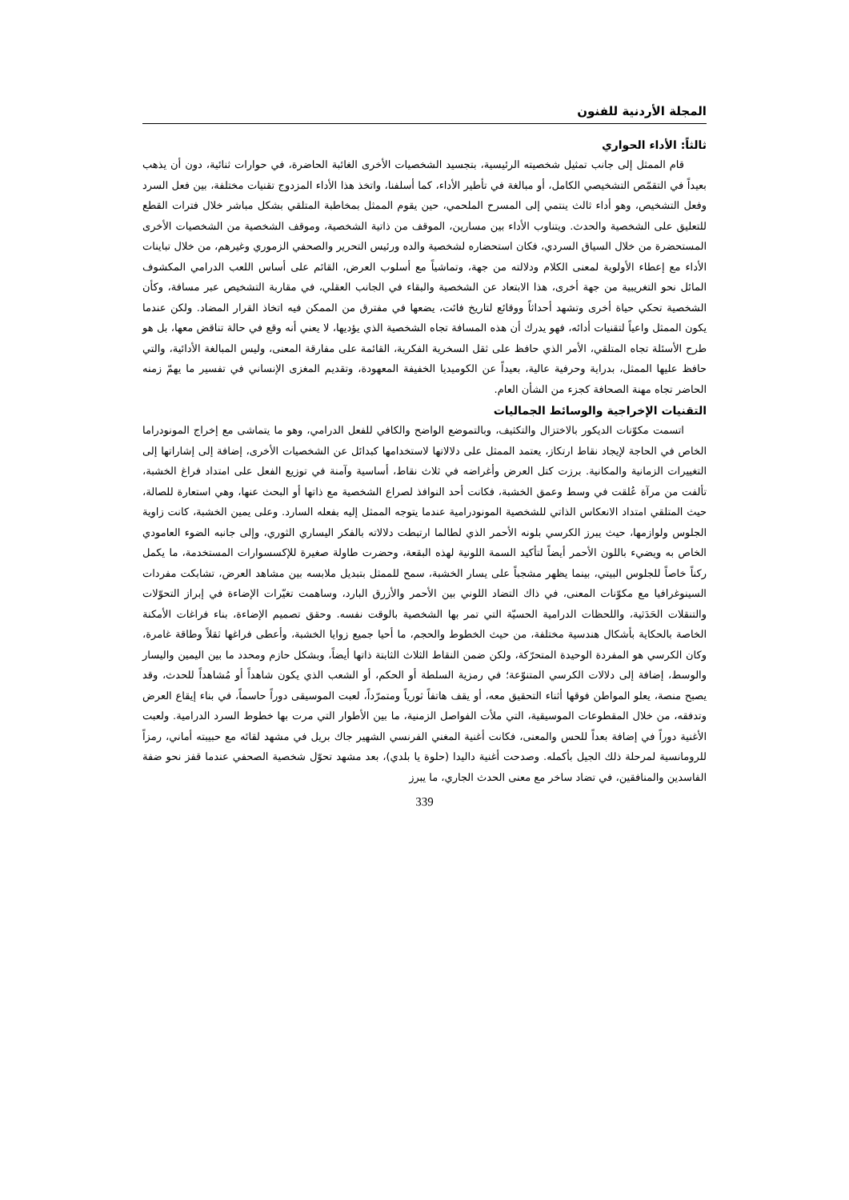المجلة الأردنية للفنون
ثالثاً: الأداء الحواري
قام الممثل إلى جانب تمثيل شخصيته الرئيسية، بتجسيد الشخصيات الأخرى الغائبة الحاضرة، في حوارات ثنائية، دون أن يذهب بعيداً في التقمّص التشخيصي الكامل، أو مبالغة في تأطير الأداء، كما أسلفنا، واتخذ هذا الأداء المزدوج تقنيات مختلفة، بين فعل السرد وفعل التشخيص، وهو أداء ثالث ينتمي إلى المسرح الملحمي، حين يقوم الممثل بمخاطبة المتلقي بشكل مباشر خلال فترات القطع للتعليق على الشخصية والحدث. ويتناوب الأداء بين مسارين، الموقف من ذاتية الشخصية، وموقف الشخصية من الشخصيات الأخرى المستحضرة من خلال السياق السردي، فكان استحضاره لشخصية والده ورئيس التحرير والصحفي الزموري وغيرهم، من خلال تباينات الأداء مع إعطاء الأولوية لمعنى الكلام ودلالته من جهة، وتماشياً مع أسلوب العرض، القائم على أساس اللعب الدرامي المكشوف المائل نحو التغريبية من جهة أخرى، هذا الابتعاد عن الشخصية والبقاء في الجانب العقلي، في مقاربة التشخيص عبر مسافة، وكأن الشخصية تحكي حياة أخرى وتشهد أحداثاً ووقائع لتاريخ فائت، يضعها في مفترق من الممكن فيه اتخاذ القرار المضاد. ولكن عندما يكون الممثل واعياً لتقنيات أدائه، فهو يدرك أن هذه المسافة تجاه الشخصية الذي يؤديها، لا يعني أنه وقع في حالة تناقض معها، بل هو طرح الأسئلة تجاه المتلقي، الأمر الذي حافظ على ثقل السخرية الفكرية، القائمة على مفارقة المعنى، وليس المبالغة الأدائية، والتي حافظ عليها الممثل، بدراية وحرفية عالية، بعيداً عن الكوميديا الخفيفة المعهودة، وتقديم المغزى الإنساني في تفسير ما يهمّ زمنه الحاضر تجاه مهنة الصحافة كجزء من الشأن العام.
التقنيات الإخراجية والوسائط الجماليات
اتسمت مكوّنات الديكور بالاختزال والتكثيف، وبالتموضع الواضح والكافي للفعل الدرامي، وهو ما يتماشى مع إخراج المونودراما الخاص في الحاجة لإيجاد نقاط ارتكاز، يعتمد الممثل على دلالاتها لاستخدامها كبدائل عن الشخصيات الأخرى، إضافة إلى إشاراتها إلى التغييرات الزمانية والمكانية. برزت كتل العرض وأغراضه في ثلاث نقاط، أساسية وآمنة في توزيع الفعل على امتداد فراغ الخشبة، تألفت من مرآة عُلقت في وسط وعمق الخشبة، فكانت أحد النوافذ لصراع الشخصية مع ذاتها أو البحث عنها، وهي استعارة للصالة، حيث المتلقي امتداد الانعكاس الذاتي للشخصية المونودرامية عندما يتوجه الممثل إليه بفعله السارد. وعلى يمين الخشبة، كانت زاوية الجلوس ولوازمها، حيث يبرز الكرسي بلونه الأحمر الذي لطالما ارتبطت دلالاته بالفكر اليساري الثوري، وإلى جانبه الضوء العامودي الخاص به ويضيء باللون الأحمر أيضاً لتأكيد السمة اللونية لهذه البقعة، وحضرت طاولة صغيرة للإكسسوارات المستخدمة، ما يكمل ركناً خاصاً للجلوس البيتي، بينما يظهر مشجباً على يسار الخشبة، سمح للممثل بتبديل ملابسه بين مشاهد العرض، تشابكت مفردات السينوغرافيا مع مكوّنات المعنى، في ذاك التضاد اللوني بين الأحمر والأزرق البارد، وساهمت تغيّرات الإضاءة في إبراز التحوّلات والتنقلات الحَدَثية، واللحظات الدرامية الحسيّة التي تمر بها الشخصية بالوقت نفسه. وحقق تصميم الإضاءة، بناء فراغات الأمكنة الخاصة بالحكاية بأشكال هندسية مختلفة، من حيث الخطوط والحجم، ما أحيا جميع زوايا الخشبة، وأعطى فراغها ثقلاً وطاقة غامرة، وكان الكرسي هو المفردة الوحيدة المتحرّكة، ولكن ضمن النقاط الثلاث الثابتة ذاتها أيضاً، وبشكل حازم ومحدد ما بين اليمين واليسار والوسط، إضافة إلى دلالات الكرسي المتنوّعة؛ في رمزية السلطة أو الحكم، أو الشعب الذي يكون شاهداً أو مُشاهداً للحدث، وقد يصبح منصة، يعلو المواطن فوقها أثناء التحقيق معه، أو يقف هاتفاً ثورياً ومتمرّداً، لعبت الموسيقى دوراً حاسماً، في بناء إيقاع العرض وتدفقه، من خلال المقطوعات الموسيقية، التي ملأت الفواصل الزمنية، ما بين الأطوار التي مرت بها خطوط السرد الدرامية. ولعبت الأغنية دوراً في إضافة بعداً للحس والمعنى، فكانت أغنية المغني الفرنسي الشهير جاك بريل في مشهد لقائه مع حبيبته أماني، رمزاً للرومانسية لمرحلة ذلك الجيل بأكمله. وصدحت أغنية داليدا (حلوة يا بلدي)، بعد مشهد تحوّل شخصية الصحفي عندما قفز نحو ضفة الفاسدين والمنافقين، في تضاد ساخر مع معنى الحدث الجاري، ما يبرز
339